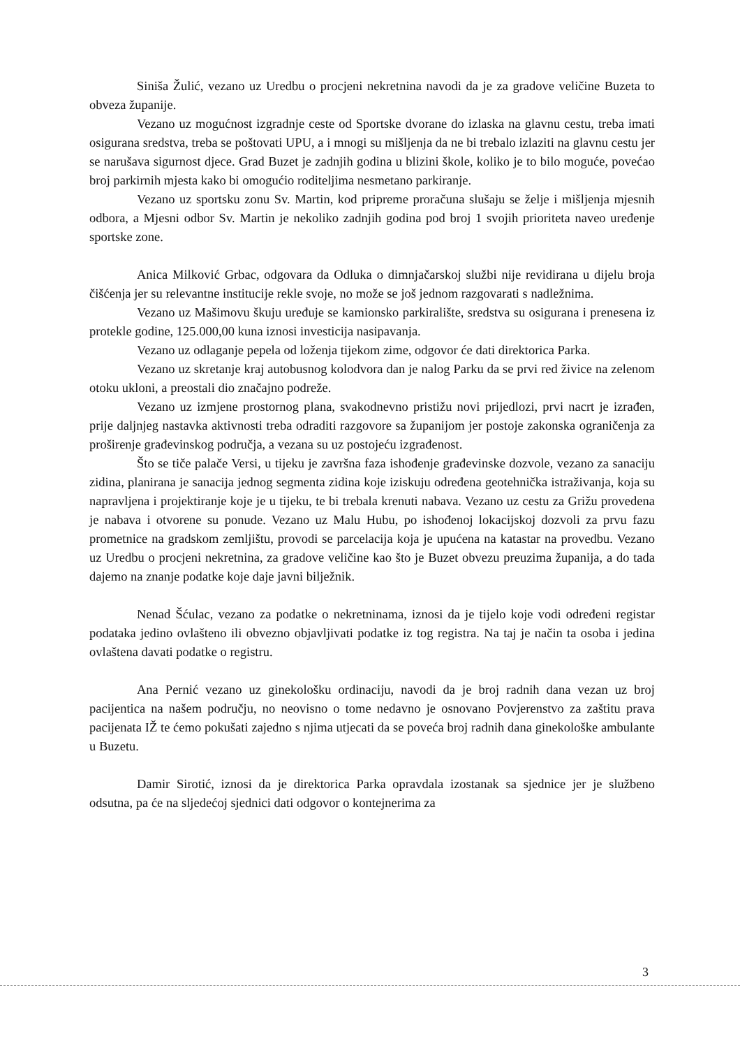Siniša Žulić, vezano uz Uredbu o procjeni nekretnina navodi da je za gradove veličine Buzeta to obveza županije.
Vezano uz mogućnost izgradnje ceste od Sportske dvorane do izlaska na glavnu cestu, treba imati osigurana sredstva, treba se poštovati UPU, a i mnogi su mišljenja da ne bi trebalo izlaziti na glavnu cestu jer se narušava sigurnost djece. Grad Buzet je zadnjih godina u blizini škole, koliko je to bilo moguće, povećao broj parkirnih mjesta kako bi omogućio roditeljima nesmetano parkiranje.
Vezano uz sportsku zonu Sv. Martin, kod pripreme proračuna slušaju se želje i mišljenja mjesnih odbora, a Mjesni odbor Sv. Martin je nekoliko zadnjih godina pod broj 1 svojih prioriteta naveo uređenje sportske zone.
Anica Milković Grbac, odgovara da Odluka o dimnjačarskoj službi nije revidirana u dijelu broja čišćenja jer su relevantne institucije rekle svoje, no može se još jednom razgovarati s nadležnima.
Vezano uz Mašimovu škuju uređuje se kamionsko parkiralište, sredstva su osigurana i prenesena iz protekle godine, 125.000,00 kuna iznosi investicija nasipavanja.
Vezano uz odlaganje pepela od loženja tijekom zime, odgovor će dati direktorica Parka.
Vezano uz skretanje kraj autobusnog kolodvora dan je nalog Parku da se prvi red živice na zelenom otoku ukloni, a preostali dio značajno podreže.
Vezano uz izmjene prostornog plana, svakodnevno pristižu novi prijedlozi, prvi nacrt je izrađen, prije daljnjeg nastavka aktivnosti treba odraditi razgovore sa županijom jer postoje zakonska ograničenja za proširenje građevinskog područja, a vezana su uz postojeću izgrađenost.
Što se tiče palače Versi, u tijeku je završna faza ishođenje građevinske dozvole, vezano za sanaciju zidina, planirana je sanacija jednog segmenta zidina koje iziskuju određena geotehnička istraživanja, koja su napravljena i projektiranje koje je u tijeku, te bi trebala krenuti nabava. Vezano uz cestu za Grižu provedena je nabava i otvorene su ponude. Vezano uz Malu Hubu, po ishođenoj lokacijskoj dozvoli za prvu fazu prometnice na gradskom zemljištu, provodi se parcelacija koja je upućena na katastar na provedbu. Vezano uz Uredbu o procjeni nekretnina, za gradove veličine kao što je Buzet obvezu preuzima županija, a do tada dajemo na znanje podatke koje daje javni bilježnik.
Nenad Šćulac, vezano za podatke o nekretninama, iznosi da je tijelo koje vodi određeni registar podataka jedino ovlašteno ili obvezno objavljivati podatke iz tog registra. Na taj je način ta osoba i jedina ovlaštena davati podatke o registru.
Ana Pernić vezano uz ginekološku ordinaciju, navodi da je broj radnih dana vezan uz broj pacijentica na našem području, no neovisno o tome nedavno je osnovano Povjerenstvo za zaštitu prava pacijenata IŽ te ćemo pokušati zajedno s njima utjecati da se poveća broj radnih dana ginekološke ambulante u Buzetu.
Damir Sirotić, iznosi da je direktorica Parka opravdala izostanak sa sjednice jer je službeno odsutna, pa će na sljedećoj sjednici dati odgovor o kontejnerima za
3